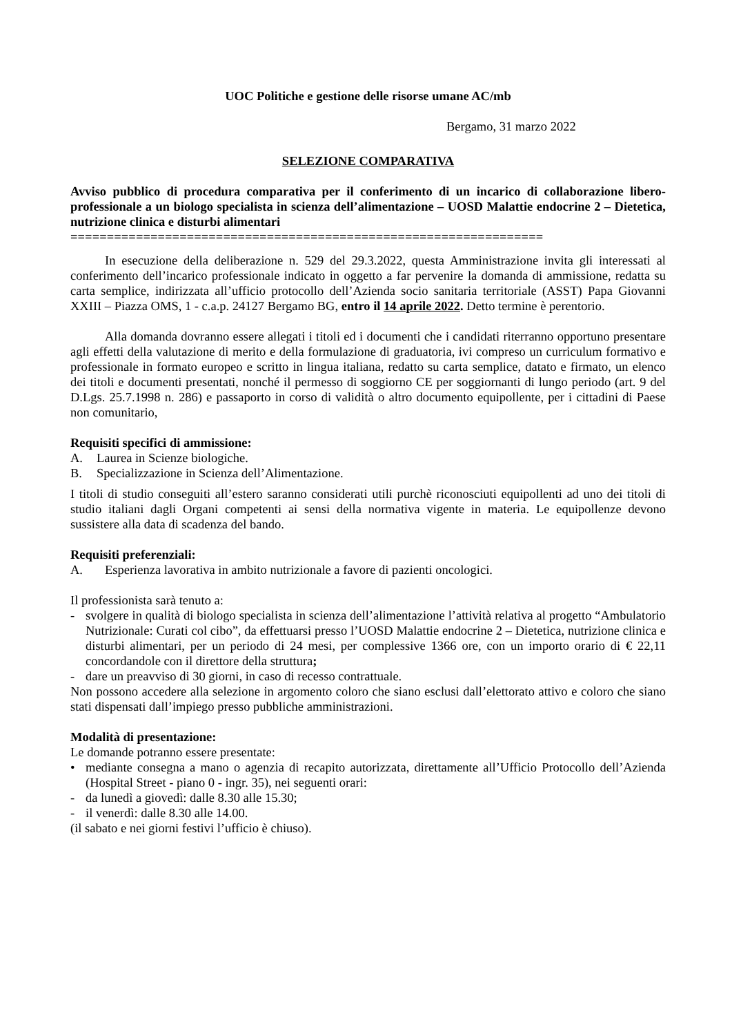UOC Politiche e gestione delle risorse umane AC/mb
Bergamo, 31 marzo 2022
SELEZIONE COMPARATIVA
Avviso pubblico di procedura comparativa per il conferimento di un incarico di collaborazione libero-professionale a un biologo specialista in scienza dell’alimentazione – UOSD Malattie endocrine 2 – Dietetica, nutrizione clinica e disturbi alimentari
=================================================================
In esecuzione della deliberazione n. 529 del 29.3.2022, questa Amministrazione invita gli interessati al conferimento dell’incarico professionale indicato in oggetto a far pervenire la domanda di ammissione, redatta su carta semplice, indirizzata all’ufficio protocollo dell’Azienda socio sanitaria territoriale (ASST) Papa Giovanni XXIII – Piazza OMS, 1 - c.a.p. 24127 Bergamo BG, entro il 14 aprile 2022. Detto termine è perentorio.
Alla domanda dovranno essere allegati i titoli ed i documenti che i candidati riterranno opportuno presentare agli effetti della valutazione di merito e della formulazione di graduatoria, ivi compreso un curriculum formativo e professionale in formato europeo e scritto in lingua italiana, redatto su carta semplice, datato e firmato, un elenco dei titoli e documenti presentati, nonché il permesso di soggiorno CE per soggiornanti di lungo periodo (art. 9 del D.Lgs. 25.7.1998 n. 286) e passaporto in corso di validità o altro documento equipollente, per i cittadini di Paese non comunitario,
Requisiti specifici di ammissione:
A. Laurea in Scienze biologiche.
B. Specializzazione in Scienza dell’Alimentazione.
I titoli di studio conseguiti all’estero saranno considerati utili purchè riconosciuti equipollenti ad uno dei titoli di studio italiani dagli Organi competenti ai sensi della normativa vigente in materia. Le equipollenze devono sussistere alla data di scadenza del bando.
Requisiti preferenziali:
A. Esperienza lavorativa in ambito nutrizionale a favore di pazienti oncologici.
Il professionista sarà tenuto a:
- svolgere in qualità di biologo specialista in scienza dell’alimentazione l’attività relativa al progetto “Ambulatorio Nutrizionale: Curati col cibo”, da effettuarsi presso l’UOSD Malattie endocrine 2 – Dietetica, nutrizione clinica e disturbi alimentari, per un periodo di 24 mesi, per complessive 1366 ore, con un importo orario di € 22,11 concordandole con il direttore della struttura;
- dare un preavviso di 30 giorni, in caso di recesso contrattuale.
Non possono accedere alla selezione in argomento coloro che siano esclusi dall’elettorato attivo e coloro che siano stati dispensati dall’impiego presso pubbliche amministrazioni.
Modalità di presentazione:
Le domande potranno essere presentate:
• mediante consegna a mano o agenzia di recapito autorizzata, direttamente all’Ufficio Protocollo dell’Azienda (Hospital Street - piano 0 - ingr. 35), nei seguenti orari:
- da lunedì a giovedì: dalle 8.30 alle 15.30;
- il venerdì: dalle 8.30 alle 14.00.
(il sabato e nei giorni festivi l’ufficio è chiuso).